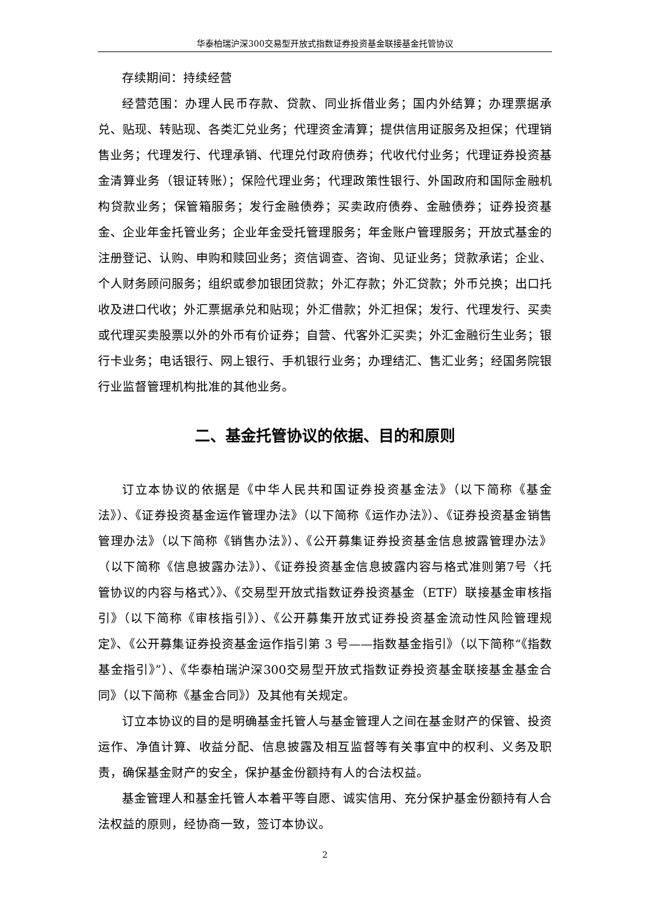华泰柏瑞沪深300交易型开放式指数证券投资基金联接基金托管协议
存续期间：持续经营
经营范围：办理人民币存款、贷款、同业拆借业务；国内外结算；办理票据承兑、贴现、转贴现、各类汇兑业务；代理资金清算；提供信用证服务及担保；代理销售业务；代理发行、代理承销、代理兑付政府债券；代收代付业务；代理证券投资基金清算业务（银证转账）；保险代理业务；代理政策性银行、外国政府和国际金融机构贷款业务；保管箱服务；发行金融债券；买卖政府债券、金融债券；证券投资基金、企业年金托管业务；企业年金受托管理服务；年金账户管理服务；开放式基金的注册登记、认购、申购和赎回业务；资信调查、咨询、见证业务；贷款承诺；企业、个人财务顾问服务；组织或参加银团贷款；外汇存款；外汇贷款；外币兑换；出口托收及进口代收；外汇票据承兑和贴现；外汇借款；外汇担保；发行、代理发行、买卖或代理买卖股票以外的外币有价证券；自营、代客外汇买卖；外汇金融衍生业务；银行卡业务；电话银行、网上银行、手机银行业务；办理结汇、售汇业务；经国务院银行业监督管理机构批准的其他业务。
二、基金托管协议的依据、目的和原则
订立本协议的依据是《中华人民共和国证券投资基金法》（以下简称《基金法》）、《证券投资基金运作管理办法》（以下简称《运作办法》）、《证券投资基金销售管理办法》（以下简称《销售办法》）、《公开募集证券投资基金信息披露管理办法》（以下简称《信息披露办法》）、《证券投资基金信息披露内容与格式准则第7号〈托管协议的内容与格式〉》、《交易型开放式指数证券投资基金（ETF）联接基金审核指引》（以下简称《审核指引》）、《公开募集开放式证券投资基金流动性风险管理规定》、《公开募集证券投资基金运作指引第 3 号——指数基金指引》（以下简称“《指数基金指引》”）、《华泰柏瑞沪深300交易型开放式指数证券投资基金联接基金基金合同》（以下简称《基金合同》）及其他有关规定。
订立本协议的目的是明确基金托管人与基金管理人之间在基金财产的保管、投资运作、净值计算、收益分配、信息披露及相互监督等有关事宜中的权利、义务及职责，确保基金财产的安全，保护基金份额持有人的合法权益。
基金管理人和基金托管人本着平等自愿、诚实信用、充分保护基金份额持有人合法权益的原则，经协商一致，签订本协议。
2